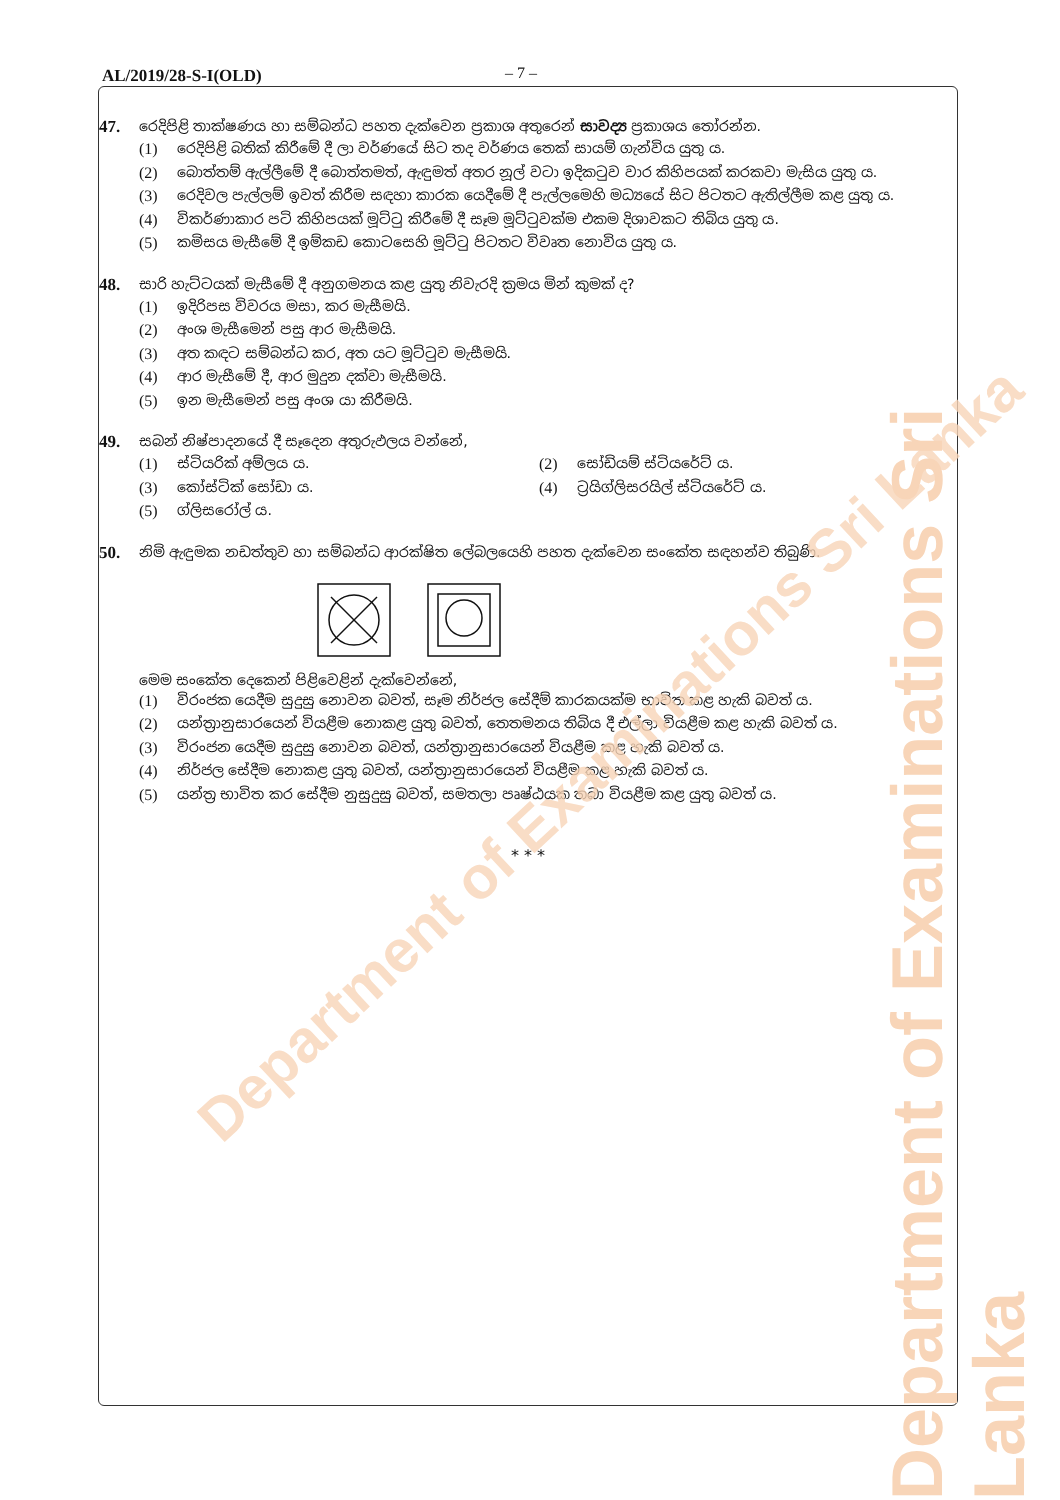AL/2019/28-S-I(OLD) – 7 –
47.
රෙදිපිළි තාක්ෂණය හා සම්බන්ධ පහත දැක්වෙන ප්‍රකාශ අතුරෙන් සාවද්‍ය ප්‍රකාශය තෝරන්න.
(1) රෙදිපිළි බතික් කිරීමේ දී ලා වර්ණයේ සිට තද වර්ණය තෙක් සායම් ගැන්විය යුතු ය.
(2) බොත්තම් ඇල්ලීමේ දී බොත්තමත්, ඇඳුමත් අතර නූල් වටා ඉදිකටුව වාර කිහිපයක් කරකවා මැසිය යුතු ය.
(3) රෙදිවල පැල්ලම් ඉවත් කිරීම සඳහා කාරක යෙදීමේ දී පැල්ලමෙහි මධ්‍යයේ සිට පිටතට ඇතිල්ලීම කළ යුතු ය.
(4) විකර්ණාකාර පටි කිහිපයක් මූට්ටු කිරීමේ දී සෑම මූට්ටුවක්ම එකම දිශාවකට තිබිය යුතු ය.
(5) කමිසය මැසීමේ දී ඉම්කඩ කොටසෙහි මූට්ටු පිටතට විවෘත නොවිය යුතු ය.
48.
සාරි හැට්ටයක් මැසීමේ දී අනුගමනය කළ යුතු නිවැරදි ක්‍රමය මින් කුමක් ද?
(1) ඉදිරිපස විවරය මසා, කර මැසීමයි.
(2) අංශ මැසීමෙන් පසු ආර මැසීමයි.
(3) අත කඳට සම්බන්ධ කර, අත යට මූට්ටුව මැසීමයි.
(4) ආර මැසීමේ දී, ආර මුදුන දක්වා මැසීමයි.
(5) ඉන මැසීමෙන් පසු අංශ යා කිරීමයි.
49.
සබන් නිෂ්පාදනයේ දී සෑදෙන අතුරුඵලය වන්නේ,
(1) ස්ටියරික් අම්ලය ය. (2) සෝඩියම් ස්ටියරේට් ය.
(3) කෝස්ටික් සෝඩා ය. (4) ට්‍රයිග්ලිසරයිල් ස්ටියරේට් ය.
(5) ග්ලිසරෝල් ය.
50.
නිමි ඇඳුමක නඩත්තුව හා සම්බන්ධ ආරක්ෂිත ලේබලයෙහි පහත දැක්වෙන සංකේත සඳහන්ව තිබුණි.
මෙම සංකේත දෙකෙන් පිළිවෙළින් දැක්වෙන්නේ,
(1) විරංජක යෙදීම සුදුසු නොවන බවත්, සෑම නිර්ජල සේදීම් කාරකයක්ම භාවිත කළ හැකි බවත් ය.
(2) යන්ත්‍රානුසාරයෙන් වියළීම නොකළ යුතු බවත්, තෙතමනය තිබිය දී එල්ලා වියළීම කළ හැකි බවත් ය.
(3) විරංජන යෙදීම සුදුසු නොවන බවත්, යන්ත්‍රානුසාරයෙන් වියළීම කළ හැකි බවත් ය.
(4) නිර්ජල සේදීම නොකළ යුතු බවත්, යන්ත්‍රානුසාරයෙන් වියළීම කළ හැකි බවත් ය.
(5) යන්ත්‍ර භාවිත කර සේදීම නුසුදුසු බවත්, සමතලා පෘෂ්ඨයක තබා වියළීම කළ යුතු බවත් ය.
* * *
Department of Examinations Sri Lanka
Department of Examinations Sri Lanka